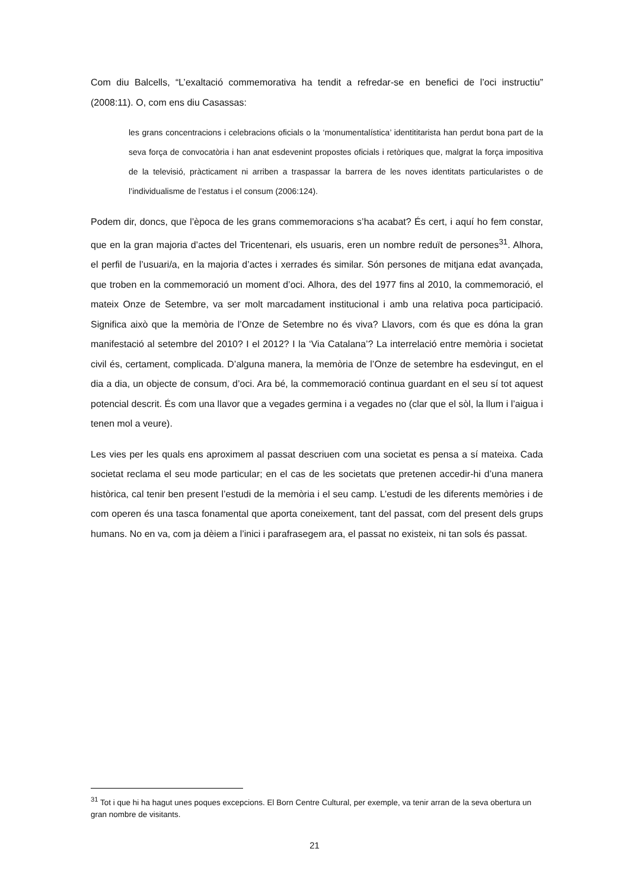Com diu Balcells, “L’exaltació commemorativa ha tendit a refredar-se en benefici de l’oci instructiu” (2008:11). O, com ens diu Casassas:
les grans concentracions i celebracions oficials o la ‘monumentalística’ identititarista han perdut bona part de la seva força de convocatòria i han anat esdevenint propostes oficials i retòriques que, malgrat la força impositiva de la televisió, pràcticament ni arriben a traspassar la barrera de les noves identitats particularistes o de l’individualisme de l’estatus i el consum (2006:124).
Podem dir, doncs, que l’època de les grans commemoracions s’ha acabat? És cert, i aquí ho fem constar, que en la gran majoria d’actes del Tricentenari, els usuaris, eren un nombre reduït de persones<sup>31</sup>. Alhora, el perfil de l’usuari/a, en la majoria d’actes i xerrades és similar. Són persones de mitjana edat avançada, que troben en la commemoració un moment d’oci. Alhora, des del 1977 fins al 2010, la commemoració, el mateix Onze de Setembre, va ser molt marcadament institucional i amb una relativa poca participació. Significa això que la memòria de l’Onze de Setembre no és viva? Llavors, com és que es dóna la gran manifestació al setembre del 2010? I el 2012? I la ‘Via Catalana’? La interrelació entre memòria i societat civil és, certament, complicada. D’alguna manera, la memòria de l’Onze de setembre ha esdevingut, en el dia a dia, un objecte de consum, d’oci. Ara bé, la commemoració continua guardant en el seu sí tot aquest potencial descrit. És com una llavor que a vegades germina i a vegades no (clar que el sòl, la llum i l’aigua i tenen mol a veure).
Les vies per les quals ens aproximem al passat descriuen com una societat es pensa a sí mateixa. Cada societat reclama el seu mode particular; en el cas de les societats que pretenen accedir-hi d’una manera històrica, cal tenir ben present l’estudi de la memòria i el seu camp. L’estudi de les diferents memòries i de com operen és una tasca fonamental que aporta coneixement, tant del passat, com del present dels grups humans. No en va, com ja dèiem a l’inici i parafrasegem ara, el passat no existeix, ni tan sols és passat.
<sup>31</sup> Tot i que hi ha hagut unes poques excepcions. El Born Centre Cultural, per exemple, va tenir arran de la seva obertura un gran nombre de visitants.
21